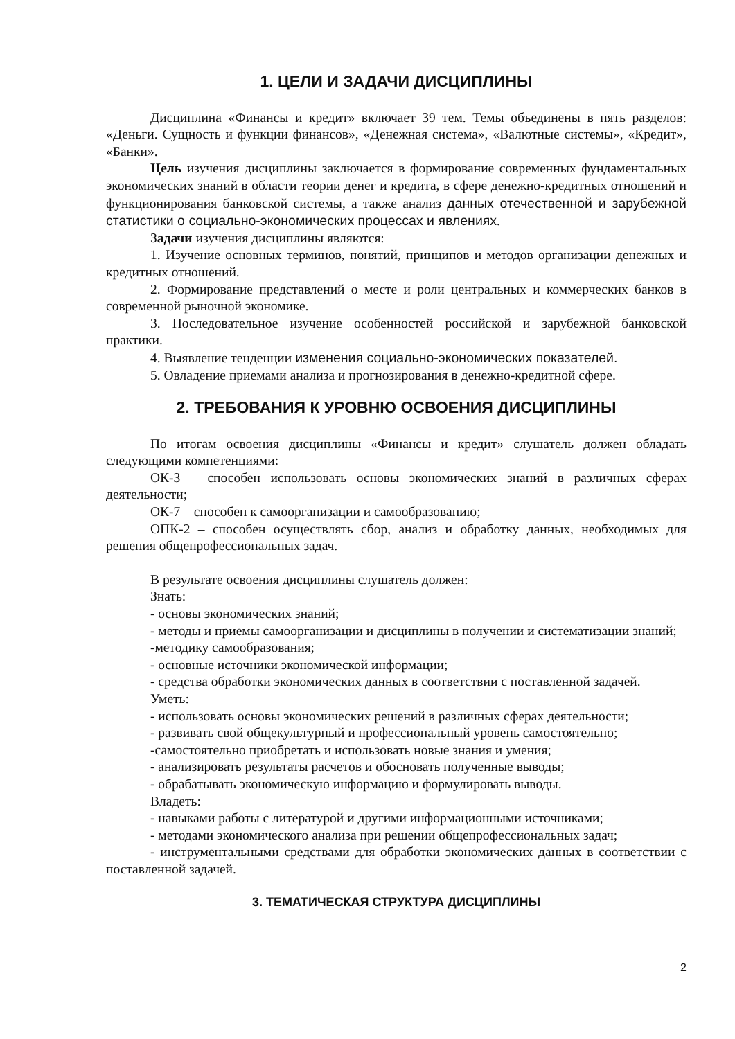1. ЦЕЛИ И ЗАДАЧИ ДИСЦИПЛИНЫ
Дисциплина «Финансы и кредит» включает 39 тем. Темы объединены в пять разделов: «Деньги. Сущность и функции финансов», «Денежная система», «Валютные системы», «Кредит», «Банки».
Цель изучения дисциплины заключается в формирование современных фундаментальных экономических знаний в области теории денег и кредита, в сфере денежно-кредитных отношений и функционирования банковской системы, а также анализ данных отечественной и зарубежной статистики о социально-экономических процессах и явлениях.
Задачи изучения дисциплины являются:
1. Изучение основных терминов, понятий, принципов и методов организации денежных и кредитных отношений.
2. Формирование представлений о месте и роли центральных и коммерческих банков в современной рыночной экономике.
3. Последовательное изучение особенностей российской и зарубежной банковской практики.
4. Выявление тенденции изменения социально-экономических показателей.
5. Овладение приемами анализа и прогнозирования в денежно-кредитной сфере.
2. ТРЕБОВАНИЯ К УРОВНЮ ОСВОЕНИЯ ДИСЦИПЛИНЫ
По итогам освоения дисциплины «Финансы и кредит» слушатель должен обладать следующими компетенциями:
ОК-3 – способен использовать основы экономических знаний в различных сферах деятельности;
ОК-7 – способен к самоорганизации и самообразованию;
ОПК-2 – способен осуществлять сбор, анализ и обработку данных, необходимых для решения общепрофессиональных задач.
В результате освоения дисциплины слушатель должен:
Знать:
- основы экономических знаний;
- методы и приемы самоорганизации и дисциплины в получении и систематизации знаний;
-методику самообразования;
- основные источники экономической информации;
- средства обработки экономических данных в соответствии с поставленной задачей.
Уметь:
- использовать основы экономических решений в различных сферах деятельности;
- развивать свой общекультурный и профессиональный уровень самостоятельно;
-самостоятельно приобретать и использовать новые знания и умения;
- анализировать результаты расчетов и обосновать полученные выводы;
- обрабатывать экономическую информацию и формулировать выводы.
Владеть:
- навыками работы с литературой и другими информационными источниками;
- методами экономического анализа при решении общепрофессиональных задач;
- инструментальными средствами для обработки экономических данных в соответствии с поставленной задачей.
3. ТЕМАТИЧЕСКАЯ СТРУКТУРА ДИСЦИПЛИНЫ
2